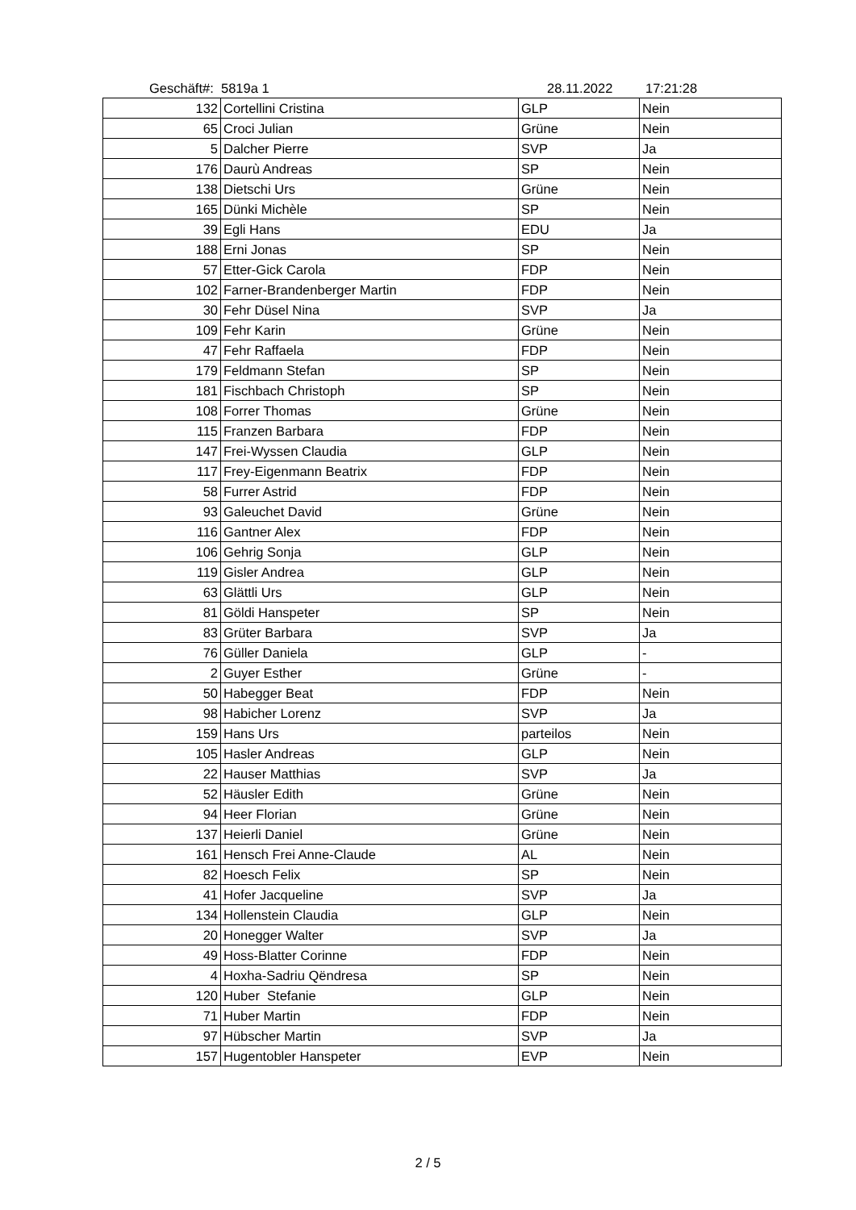Geschäft#: 5819a 1 28.11.2022 17:21:28
| 132 | Cortellini Cristina | GLP | Nein |
| 65 | Croci Julian | Grüne | Nein |
| 5 | Dalcher Pierre | SVP | Ja |
| 176 | Daurù Andreas | SP | Nein |
| 138 | Dietschi Urs | Grüne | Nein |
| 165 | Dünki Michèle | SP | Nein |
| 39 | Egli Hans | EDU | Ja |
| 188 | Erni Jonas | SP | Nein |
| 57 | Etter-Gick Carola | FDP | Nein |
| 102 | Farner-Brandenberger Martin | FDP | Nein |
| 30 | Fehr Düsel Nina | SVP | Ja |
| 109 | Fehr Karin | Grüne | Nein |
| 47 | Fehr Raffaela | FDP | Nein |
| 179 | Feldmann Stefan | SP | Nein |
| 181 | Fischbach Christoph | SP | Nein |
| 108 | Forrer Thomas | Grüne | Nein |
| 115 | Franzen Barbara | FDP | Nein |
| 147 | Frei-Wyssen Claudia | GLP | Nein |
| 117 | Frey-Eigenmann Beatrix | FDP | Nein |
| 58 | Furrer Astrid | FDP | Nein |
| 93 | Galeuchet David | Grüne | Nein |
| 116 | Gantner Alex | FDP | Nein |
| 106 | Gehrig Sonja | GLP | Nein |
| 119 | Gisler Andrea | GLP | Nein |
| 63 | Glättli Urs | GLP | Nein |
| 81 | Göldi Hanspeter | SP | Nein |
| 83 | Grüter Barbara | SVP | Ja |
| 76 | Güller Daniela | GLP | - |
| 2 | Guyer Esther | Grüne | - |
| 50 | Habegger Beat | FDP | Nein |
| 98 | Habicher Lorenz | SVP | Ja |
| 159 | Hans Urs | parteilos | Nein |
| 105 | Hasler Andreas | GLP | Nein |
| 22 | Hauser Matthias | SVP | Ja |
| 52 | Häusler Edith | Grüne | Nein |
| 94 | Heer Florian | Grüne | Nein |
| 137 | Heierli Daniel | Grüne | Nein |
| 161 | Hensch Frei Anne-Claude | AL | Nein |
| 82 | Hoesch Felix | SP | Nein |
| 41 | Hofer Jacqueline | SVP | Ja |
| 134 | Hollenstein Claudia | GLP | Nein |
| 20 | Honegger Walter | SVP | Ja |
| 49 | Hoss-Blatter Corinne | FDP | Nein |
| 4 | Hoxha-Sadriu Qëndresa | SP | Nein |
| 120 | Huber Stefanie | GLP | Nein |
| 71 | Huber Martin | FDP | Nein |
| 97 | Hübscher Martin | SVP | Ja |
| 157 | Hugentobler Hanspeter | EVP | Nein |
2 / 5